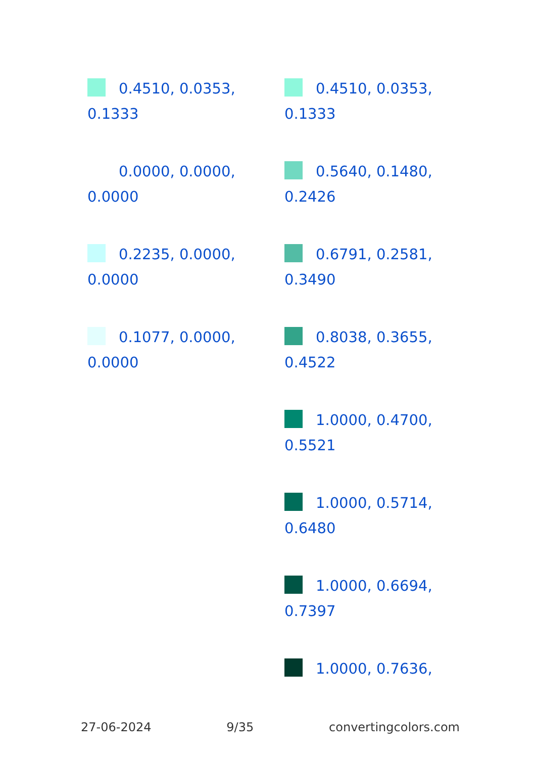0.4510, 0.0353, 0.1333
0.0000, 0.0000, 0.0000
0.2235, 0.0000, 0.0000
0.1077, 0.0000, 0.0000
0.4510, 0.0353, 0.1333
0.5640, 0.1480, 0.2426
0.6791, 0.2581, 0.3490
0.8038, 0.3655, 0.4522
1.0000, 0.4700, 0.5521
1.0000, 0.5714, 0.6480
1.0000, 0.6694, 0.7397
1.0000, 0.7636,
27-06-2024 9/35 convertingcolors.com